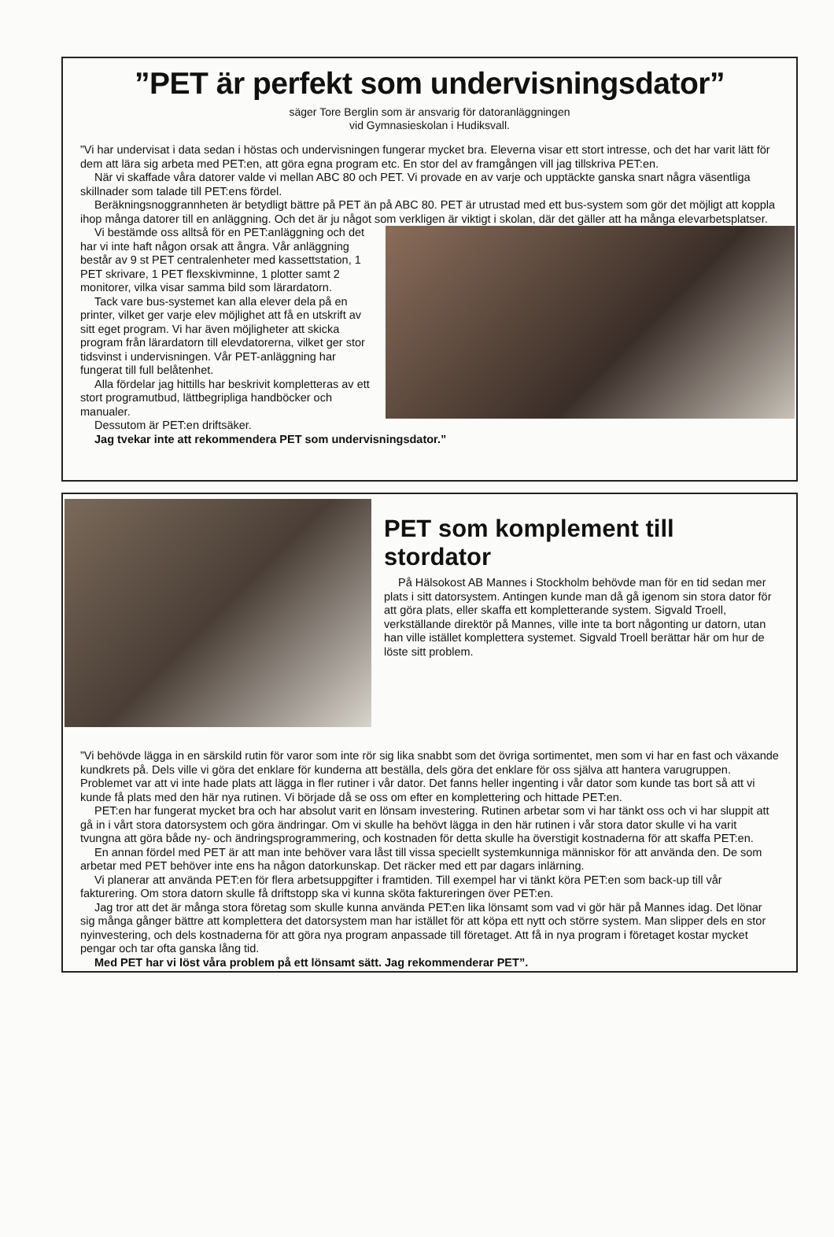”PET är perfekt som undervisningsdator”
säger Tore Berglin som är ansvarig för datoranläggningen
vid Gymnasieskolan i Hudiksvall.
”Vi har undervisat i data sedan i höstas och undervisningen fungerar mycket bra. Eleverna visar ett stort intresse, och det har varit lätt för dem att lära sig arbeta med PET:en, att göra egna program etc. En stor del av framgången vill jag tillskriva PET:en.
När vi skaffade våra datorer valde vi mellan ABC 80 och PET. Vi provade en av varje och upptäckte ganska snart några väsentliga skillnader som talade till PET:ens fördel.
Beräkningsnoggrannheten är betydligt bättre på PET än på ABC 80. PET är utrustad med ett bus-system som gör det möjligt att koppla ihop många datorer till en anläggning. Och det är ju något som verkligen är viktigt i skolan, där det gäller att ha många elevarbetsplatser.
Vi bestämde oss alltså för en PET:anläggning och det har vi inte haft någon orsak att ångra. Vår anläggning består av 9 st PET centralenheter med kassettstation, 1 PET skrivare, 1 PET flexskivminne, 1 plotter samt 2 monitorer, vilka visar samma bild som lärardatorn.
Tack vare bus-systemet kan alla elever dela på en printer, vilket ger varje elev möjlighet att få en utskrift av sitt eget program. Vi har även möjligheter att skicka program från lärardatorn till elevdatorerna, vilket ger stor tidsvinst i undervisningen. Vår PET-anläggning har fungerat till full belåtenhet.
Alla fördelar jag hittills har beskrivit kompletteras av ett stort programutbud, lättbegripliga handböcker och manualer.
Dessutom är PET:en driftsäker.
Jag tvekar inte att rekommendera PET som undervisningsdator.”
PET som komplement till stordator
På Hälsokost AB Mannes i Stockholm behövde man för en tid sedan mer plats i sitt datorsystem. Antingen kunde man då gå igenom sin stora dator för att göra plats, eller skaffa ett kompletterande system. Sigvald Troell, verkställande direktör på Mannes, ville inte ta bort någonting ur datorn, utan han ville istället komplettera systemet. Sigvald Troell berättar här om hur de löste sitt problem.
”Vi behövde lägga in en särskild rutin för varor som inte rör sig lika snabbt som det övriga sortimentet, men som vi har en fast och växande kundkrets på. Dels ville vi göra det enklare för kunderna att beställa, dels göra det enklare för oss själva att hantera varugruppen. Problemet var att vi inte hade plats att lägga in fler rutiner i vår dator. Det fanns heller ingenting i vår dator som kunde tas bort så att vi kunde få plats med den här nya rutinen. Vi började då se oss om efter en komplettering och hittade PET:en.
PET:en har fungerat mycket bra och har absolut varit en lönsam investering. Rutinen arbetar som vi har tänkt oss och vi har sluppit att gå in i vårt stora datorsystem och göra ändringar. Om vi skulle ha behövt lägga in den här rutinen i vår stora dator skulle vi ha varit tvungna att göra både ny- och ändringsprogrammering, och kostnaden för detta skulle ha överstigit kostnaderna för att skaffa PET:en.
En annan fördel med PET är att man inte behöver vara låst till vissa speciellt systemkunniga människor för att använda den. De som arbetar med PET behöver inte ens ha någon datorkunskap. Det räcker med ett par dagars inlärning.
Vi planerar att använda PET:en för flera arbetsuppgifter i framtiden. Till exempel har vi tänkt köra PET:en som back-up till vår fakturering. Om stora datorn skulle få driftstopp ska vi kunna sköta faktureringen över PET:en.
Jag tror att det är många stora företag som skulle kunna använda PET:en lika lönsamt som vad vi gör här på Mannes idag. Det lönar sig många gånger bättre att komplettera det datorsystem man har istället för att köpa ett nytt och större system. Man slipper dels en stor nyinvestering, och dels kostnaderna för att göra nya program anpassade till företaget. Att få in nya program i företaget kostar mycket pengar och tar ofta ganska lång tid.
Med PET har vi löst våra problem på ett lönsamt sätt. Jag rekommenderar PET”.